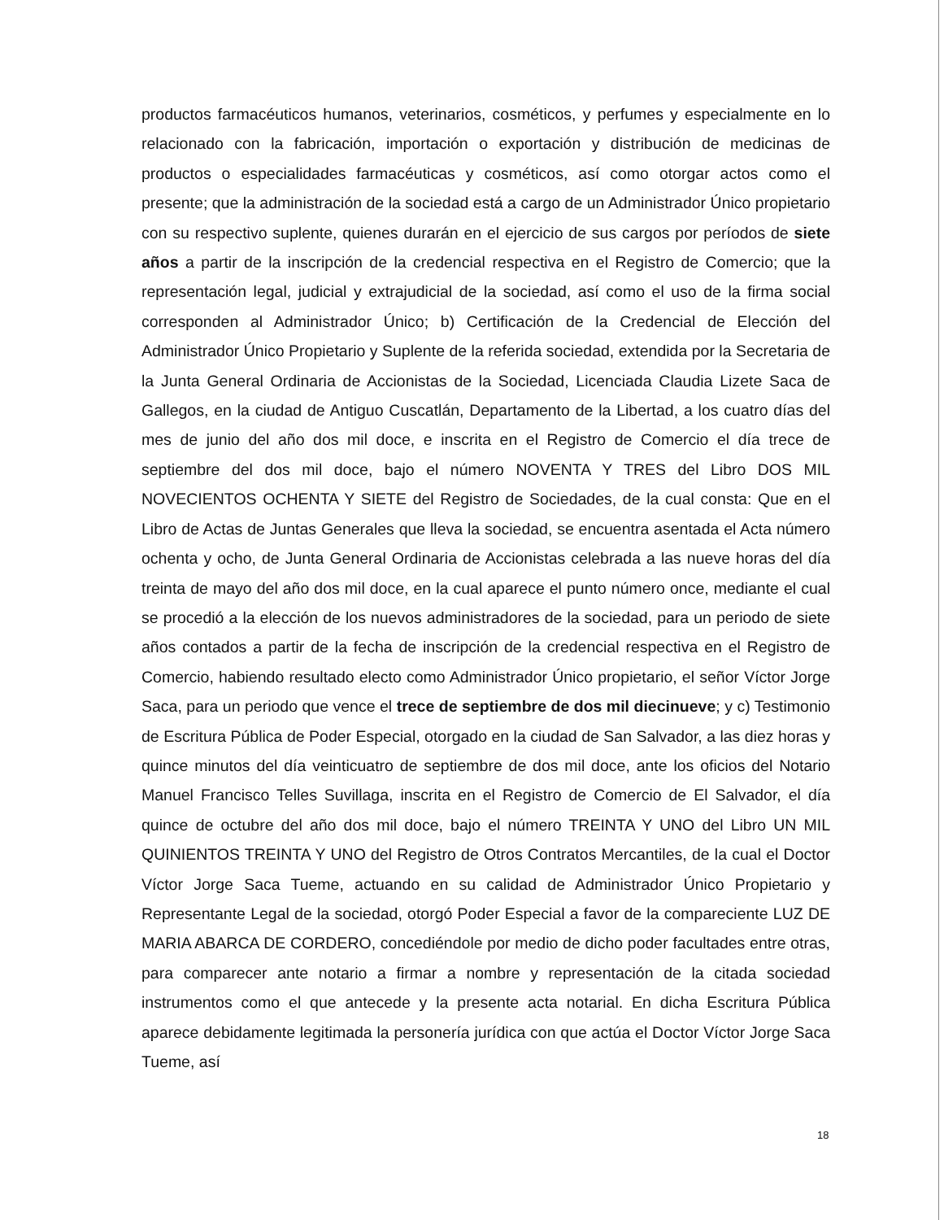productos farmacéuticos humanos, veterinarios, cosméticos, y perfumes y especialmente en lo relacionado con la fabricación, importación o exportación y distribución de medicinas de productos o especialidades farmacéuticas y cosméticos, así como otorgar actos como el presente; que la administración de la sociedad está a cargo de un Administrador Único propietario con su respectivo suplente, quienes durarán en el ejercicio de sus cargos por períodos de siete años a partir de la inscripción de la credencial respectiva en el Registro de Comercio; que la representación legal, judicial y extrajudicial de la sociedad, así como el uso de la firma social corresponden al Administrador Único; b) Certificación de la Credencial de Elección del Administrador Único Propietario y Suplente de la referida sociedad, extendida por la Secretaria de la Junta General Ordinaria de Accionistas de la Sociedad, Licenciada Claudia Lizete Saca de Gallegos, en la ciudad de Antiguo Cuscatlán, Departamento de la Libertad, a los cuatro días del mes de junio del año dos mil doce, e inscrita en el Registro de Comercio el día trece de septiembre del dos mil doce, bajo el número NOVENTA Y TRES del Libro DOS MIL NOVECIENTOS OCHENTA Y SIETE del Registro de Sociedades, de la cual consta: Que en el Libro de Actas de Juntas Generales que lleva la sociedad, se encuentra asentada el Acta número ochenta y ocho, de Junta General Ordinaria de Accionistas celebrada a las nueve horas del día treinta de mayo del año dos mil doce, en la cual aparece el punto número once, mediante el cual se procedió a la elección de los nuevos administradores de la sociedad, para un periodo de siete años contados a partir de la fecha de inscripción de la credencial respectiva en el Registro de Comercio, habiendo resultado electo como Administrador Único propietario, el señor Víctor Jorge Saca, para un periodo que vence el trece de septiembre de dos mil diecinueve; y c) Testimonio de Escritura Pública de Poder Especial, otorgado en la ciudad de San Salvador, a las diez horas y quince minutos del día veinticuatro de septiembre de dos mil doce, ante los oficios del Notario Manuel Francisco Telles Suvillaga, inscrita en el Registro de Comercio de El Salvador, el día quince de octubre del año dos mil doce, bajo el número TREINTA Y UNO del Libro UN MIL QUINIENTOS TREINTA Y UNO del Registro de Otros Contratos Mercantiles, de la cual el Doctor Víctor Jorge Saca Tueme, actuando en su calidad de Administrador Único Propietario y Representante Legal de la sociedad, otorgó Poder Especial a favor de la compareciente LUZ DE MARIA ABARCA DE CORDERO, concediéndole por medio de dicho poder facultades entre otras, para comparecer ante notario a firmar a nombre y representación de la citada sociedad instrumentos como el que antecede y la presente acta notarial. En dicha Escritura Pública aparece debidamente legitimada la personería jurídica con que actúa el Doctor Víctor Jorge Saca Tueme, así
18